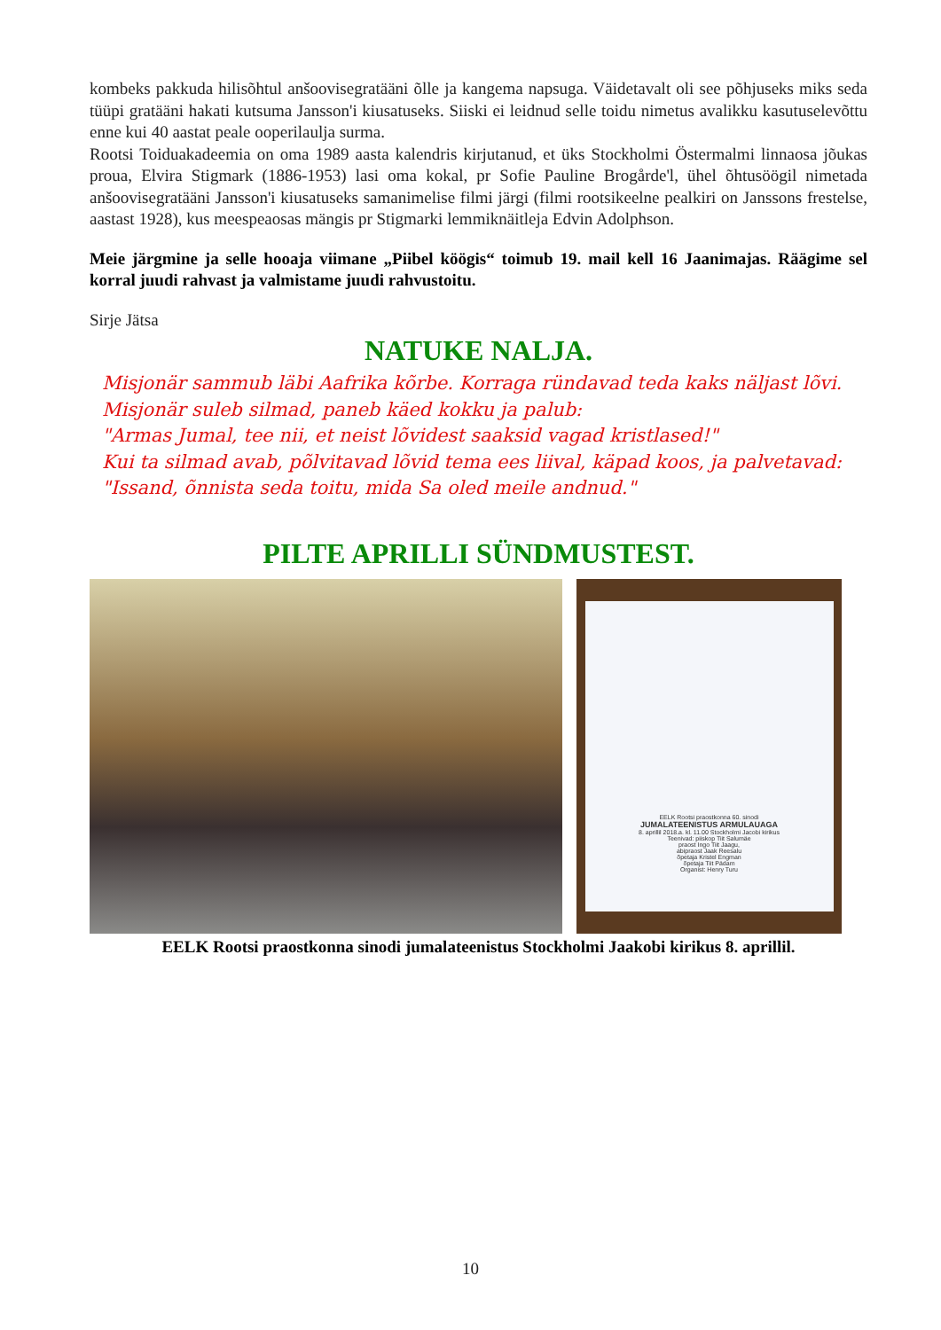kombeks pakkuda hilisõhtul anšoovisegratääni õlle ja kangema napsuga. Väidetavalt oli see põhjuseks miks seda tüüpi gratääni hakati kutsuma Jansson'i kiusatuseks. Siiski ei leidnud selle toidu nimetus avalikku kasutuselevõttu enne kui 40 aastat peale ooperilaulja surma.
Rootsi Toiduakadeemia on oma 1989 aasta kalendris kirjutanud, et üks Stockholmi Östermalmi linnaosa jõukas proua, Elvira Stigmark (1886-1953) lasi oma kokal, pr Sofie Pauline Brogårde'l, ühel õhtusöögil nimetada anšoovisegratääni Jansson'i kiusatuseks samanimelise filmi järgi (filmi rootsikeelne pealkiri on Janssons frestelse, aastast 1928), kus meespeaosas mängis pr Stigmarki lemmiknäitleja Edvin Adolphson.
Meie järgmine ja selle hooaja viimane „Piibel köögis“ toimub 19. mail kell 16 Jaanimajas. Räägime sel korral juudi rahvast ja valmistame juudi rahvustoitu.
Sirje Jätsa
NATUKE NALJA.
Misjonär sammub läbi Aafrika kõrbe. Korraga ründavad teda kaks näljast lõvi. Misjonär suleb silmad, paneb käed kokku ja palub:
"Armas Jumal, tee nii, et neist lõvidest saaksid vagad kristlased!"
Kui ta silmad avab, põlvitavad lõvid tema ees liival, käpad koos, ja palvetavad:
"Issand, õnnista seda toitu, mida Sa oled meile andnud."
PILTE APRILLI SÜNDMUSTEST.
EELK Rootsi praostkonna 60. sinodi
JUMALATEENISTUS ARMULAUAGA
8. aprillil 2018.a. kl. 11.00 Stockholmi Jacobi kirikus
Teenivad: piiskop Tiit Salumäe
praost Ingo Tiit Jaagu,
abipraost Jaak Reesalu
õpetaja Kristel Engman
õpetaja Tiit Pädam
Organist: Henry Turu
EELK Rootsi praostkonna sinodi jumalateenistus Stockholmi Jaakobi kirikus 8. aprillil.
10